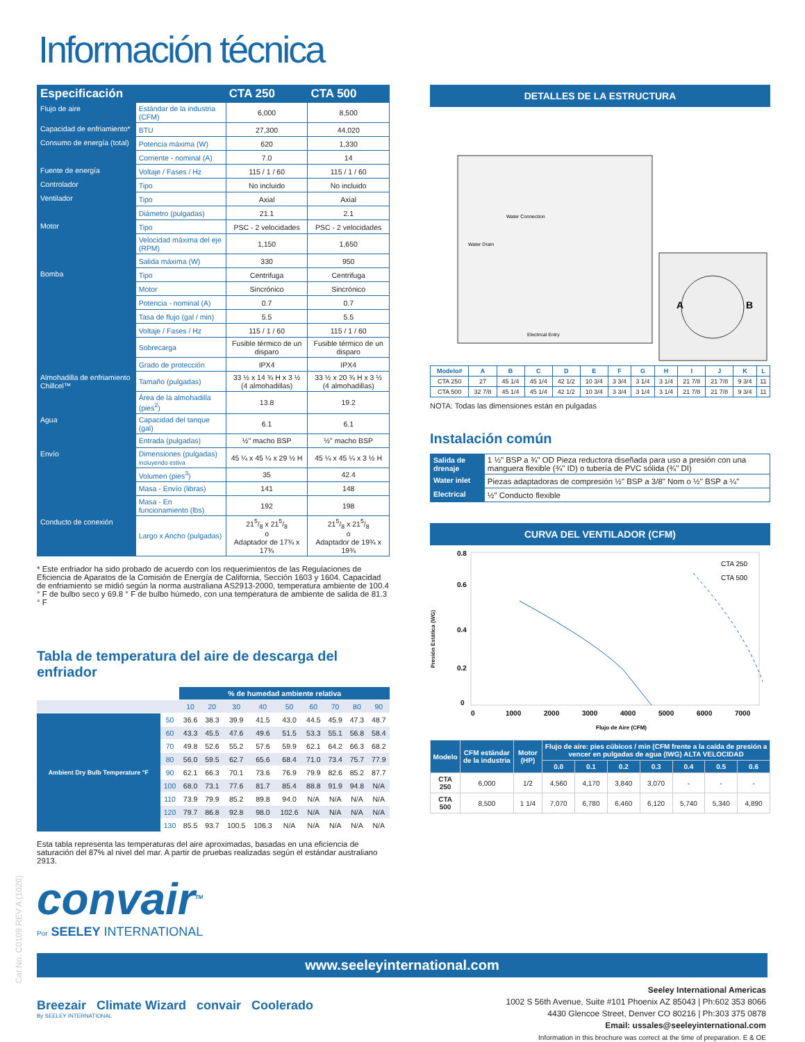Información técnica
| Especificación | | CTA 250 | CTA 500 |
| --- | --- | --- | --- |
| Flujo de aire | Estándar de la industria (CFM) | 6,000 | 8,500 |
| Capacidad de enfriamiento* | BTU | 27,300 | 44,020 |
| Consumo de energía (total) | Potencia máxima (W) | 620 | 1,330 |
| | Corriente - nominal (A) | 7.0 | 14 |
| Fuente de energía | Voltaje / Fases / Hz | 115 / 1 / 60 | 115 / 1 / 60 |
| Controlador | Tipo | No incluido | No incluido |
| Ventilador | Tipo | Axial | Axial |
| | Diámetro (pulgadas) | 21.1 | 2.1 |
| Motor | Tipo | PSC - 2 velocidades | PSC - 2 velocidades |
| | Velocidad máxima del eje (RPM) | 1,150 | 1,650 |
| | Salida máxima (W) | 330 | 950 |
| Bomba | Tipo | Centrifuga | Centrifuga |
| | Motor | Sincrónico | Sincrónico |
| | Potencia - nominal (A) | 0.7 | 0.7 |
| | Tasa de flujo (gal / min) | 5.5 | 5.5 |
| | Voltaje / Fases / Hz | 115 / 1 / 60 | 115 / 1 / 60 |
| | Sobrecarga | Fusible térmico de un disparo | Fusible térmico de un disparo |
| | Grado de protección | IPX4 | IPX4 |
| Almohadilla de enfriamiento Chillcel™ | Tamaño (pulgadas) | 33 ½ x 14 ¾ H x 3 ½ (4 almohadillas) | 33 ½ x 20 ¾ H x 3 ½ (4 almohadillas) |
| | Área de la almohadilla (pies<sup>2</sup>) | 13.8 | 19.2 |
| Agua | Capacidad del tanque (gal) | 6.1 | 6.1 |
| | Entrada (pulgadas) | ½" macho BSP | ½" macho BSP |
| Envío | Dimensiones (pulgadas) incluyendo estiva | 45 ¼ x 45 ¼ x 29 ½ H | 45 ¼ x 45 ¼ x 3 ½ H |
| | Volumen (pies<sup>3</sup>) | 35 | 42.4 |
| | Masa - Envío (libras) | 141 | 148 |
| | Masa - En funcionamiento (lbs) | 192 | 198 |
| Conducto de conexión | Largo x Ancho (pulgadas) | 215/8 x 215/8 o Adaptador de 17¾ x 17¾ | 215/8 x 215/8 o Adaptador de 19¾ x 19¾ |
* Este enfriador ha sido probado de acuerdo con los requerimientos de las Regulaciones de Eficiencia de Aparatos de la Comisión de Energía de California, Sección 1603 y 1604. Capacidad de enfriamiento se midió según la norma australiana AS2913-2000, temperatura ambiente de 100.4 ° F de bulbo seco y 69.8 ° F de bulbo húmedo, con una temperatura de ambiente de salida de 81.3 ° F
Tabla de temperatura del aire de descarga del enfriador
| | | % de humedad ambiente relativa | | | | | | | | |
| --- | --- | --- | --- | --- | --- | --- | --- | --- | --- | --- |
| | | 10 | 20 | 30 | 40 | 50 | 60 | 70 | 80 | 90 |
| Ambient Dry Bulb Temperature °F | 50 | 36.6 | 38.3 | 39.9 | 41.5 | 43.0 | 44.5 | 45.9 | 47.3 | 48.7 |
| | 60 | 43.3 | 45.5 | 47.6 | 49.6 | 51.5 | 53.3 | 55.1 | 56.8 | 58.4 |
| | 70 | 49.8 | 52.6 | 55.2 | 57.6 | 59.9 | 62.1 | 64.2 | 66.3 | 68.2 |
| | 80 | 56.0 | 59.5 | 62.7 | 65.6 | 68.4 | 71.0 | 73.4 | 75.7 | 77.9 |
| | 90 | 62.1 | 66.3 | 70.1 | 73.6 | 76.9 | 79.9 | 82.6 | 85.2 | 87.7 |
| | 100 | 68.0 | 73.1 | 77.6 | 81.7 | 85.4 | 88.8 | 91.9 | 94.8 | N/A |
| | 110 | 73.9 | 79.9 | 85.2 | 89.8 | 94.0 | N/A | N/A | N/A | N/A |
| | 120 | 79.7 | 86.8 | 92.8 | 98.0 | 102.6 | N/A | N/A | N/A | N/A |
| | 130 | 85.5 | 93.7 | 100.5 | 106.3 | N/A | N/A | N/A | N/A | N/A |
Esta tabla representa las temperaturas del aire aproximadas, basadas en una eficiencia de saturación del 87% al nivel del mar. A partir de pruebas realizadas según el estándar australiano 2913.
convair<sup>TM</sup>
Por SEELEY INTERNATIONAL
DETALLES DE LA ESTRUCTURA
Water Connection
Water Drain
Electrical Entry
A
B
| Modelo# | A | B | C | D | E | F | G | H | I | J | K | L |
| --- | --- | --- | --- | --- | --- | --- | --- | --- | --- | --- | --- | --- |
| CTA 250 | 27 | 45 1/4 | 45 1/4 | 42 1/2 | 10 3/4 | 3 3/4 | 3 1/4 | 3 1/4 | 21 7/8 | 21 7/8 | 9 3/4 | 11 |
| CTA 500 | 32 7/8 | 45 1/4 | 45 1/4 | 42 1/2 | 10 3/4 | 3 3/4 | 3 1/4 | 3 1/4 | 21 7/8 | 21 7/8 | 9 3/4 | 11 |
NOTA: Todas las dimensiones están en pulgadas
Instalación común
| Salida de drenaje | 1 ½" BSP a ¾" OD Pieza reductora diseñada para uso a presión con una manguera flexible (¾" ID) o tubería de PVC sólida (¾" DI) |
| Water inlet | Piezas adaptadoras de compresión ½" BSP a 3/8" Nom o ½" BSP a ¼" |
| Electrical | ½" Conducto flexible |
CURVA DEL VENTILADOR (CFM)
Presión Estática (WG)
0.8
0.6
0.4
0.2
0
0
1000
2000
3000
4000
5000
6000
7000
Flujo de Aire (CFM)
CTA 250
CTA 500
| Modelo | CFM estándar de la industria | Motor (HP) | Flujo de aire: pies cúbicos / min (CFM frente a la caída de presión a vencer en pulgadas de agua (IWG) ALTA VELOCIDAD | | | | | | |
| --- | --- | --- | --- | --- | --- | --- | --- | --- | --- |
| | | | 0.0 | 0.1 | 0.2 | 0.3 | 0.4 | 0.5 | 0.6 |
| CTA 250 | 6,000 | 1/2 | 4,560 | 4,170 | 3,840 | 3,070 | - | - | - |
| CTA 500 | 8,500 | 1 1/4 | 7,070 | 6,780 | 6,460 | 6,120 | 5,740 | 5,340 | 4,890 |
www.seeleyinternational.com
Breezair Climate Wizard convair Coolerado
By SEELEY INTERNATIONAL
Seeley International Americas
1002 S 56th Avenue, Suite #101 Phoenix AZ 85043 | Ph:602 353 8066
4430 Glencoe Street, Denver CO 80216 | Ph:303 375 0878
Email: ussales@seeleyinternational.com
Information in this brochure was correct at the time of preparation. E & OE
Cat No. C0109 REV A (1020)